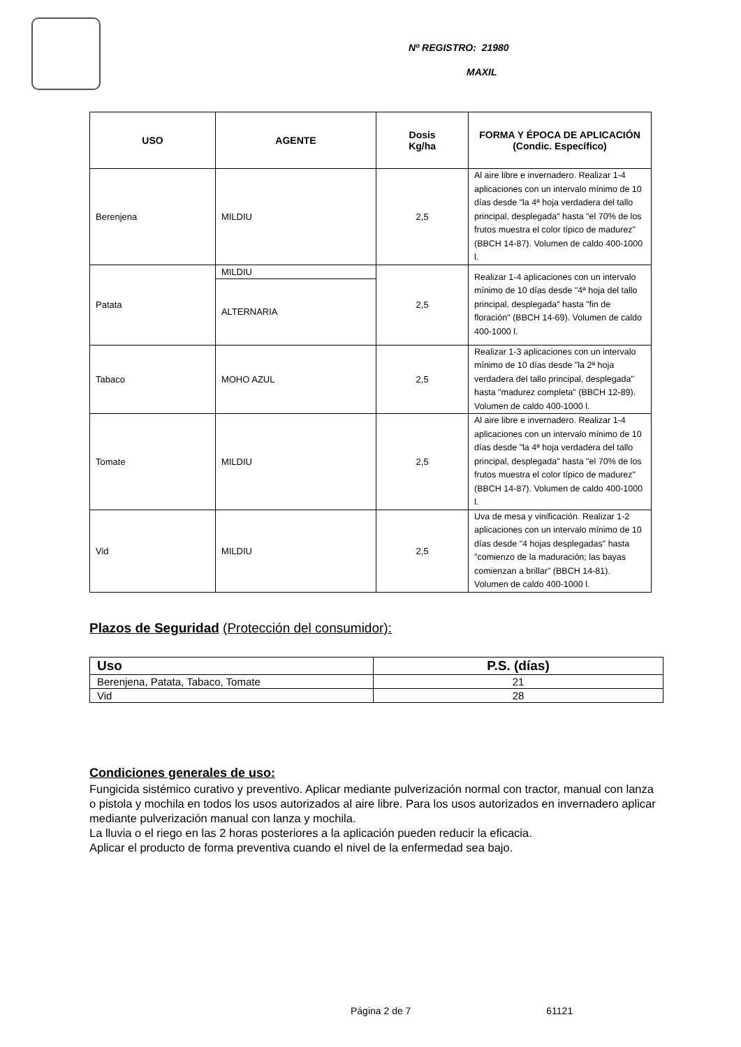Nº REGISTRO: 21980
MAXIL
| USO | AGENTE | Dosis Kg/ha | FORMA Y ÉPOCA DE APLICACIÓN (Condic. Específico) |
| --- | --- | --- | --- |
| Berenjena | MILDIU | 2,5 | Al aire libre e invernadero. Realizar 1-4 aplicaciones con un intervalo mínimo de 10 días desde "la 4ª hoja verdadera del tallo principal, desplegada" hasta "el 70% de los frutos muestra el color típico de madurez" (BBCH 14-87). Volumen de caldo 400-1000 l. |
| Patata | MILDIU | 2,5 | Realizar 1-4 aplicaciones con un intervalo mínimo de 10 días desde "4ª hoja del tallo principal, desplegada" hasta "fin de floración" (BBCH 14-69). Volumen de caldo 400-1000 l. |
| | ALTERNARIA | | |
| Tabaco | MOHO AZUL | 2,5 | Realizar 1-3 aplicaciones con un intervalo mínimo de 10 días desde "la 2ª hoja verdadera del tallo principal, desplegada" hasta "madurez completa" (BBCH 12-89). Volumen de caldo 400-1000 l. |
| Tomate | MILDIU | 2,5 | Al aire libre e invernadero. Realizar 1-4 aplicaciones con un intervalo mínimo de 10 días desde "la 4ª hoja verdadera del tallo principal, desplegada" hasta "el 70% de los frutos muestra el color típico de madurez" (BBCH 14-87). Volumen de caldo 400-1000 l. |
| Vid | MILDIU | 2,5 | Uva de mesa y vinificación. Realizar 1-2 aplicaciones con un intervalo mínimo de 10 días desde "4 hojas desplegadas" hasta "comienzo de la maduración; las bayas comienzan a brillar" (BBCH 14-81). Volumen de caldo 400-1000 l. |
Plazos de Seguridad (Protección del consumidor):
| Uso | P.S. (días) |
| --- | --- |
| Berenjena, Patata, Tabaco, Tomate | 21 |
| Vid | 28 |
Condiciones generales de uso:
Fungicida sistémico curativo y preventivo. Aplicar mediante pulverización normal con tractor, manual con lanza o pistola y mochila en todos los usos autorizados al aire libre. Para los usos autorizados en invernadero aplicar mediante pulverización manual con lanza y mochila.
La lluvia o el riego en las 2 horas posteriores a la aplicación pueden reducir la eficacia.
Aplicar el producto de forma preventiva cuando el nivel de la enfermedad sea bajo.
Página 2 de 7 61121